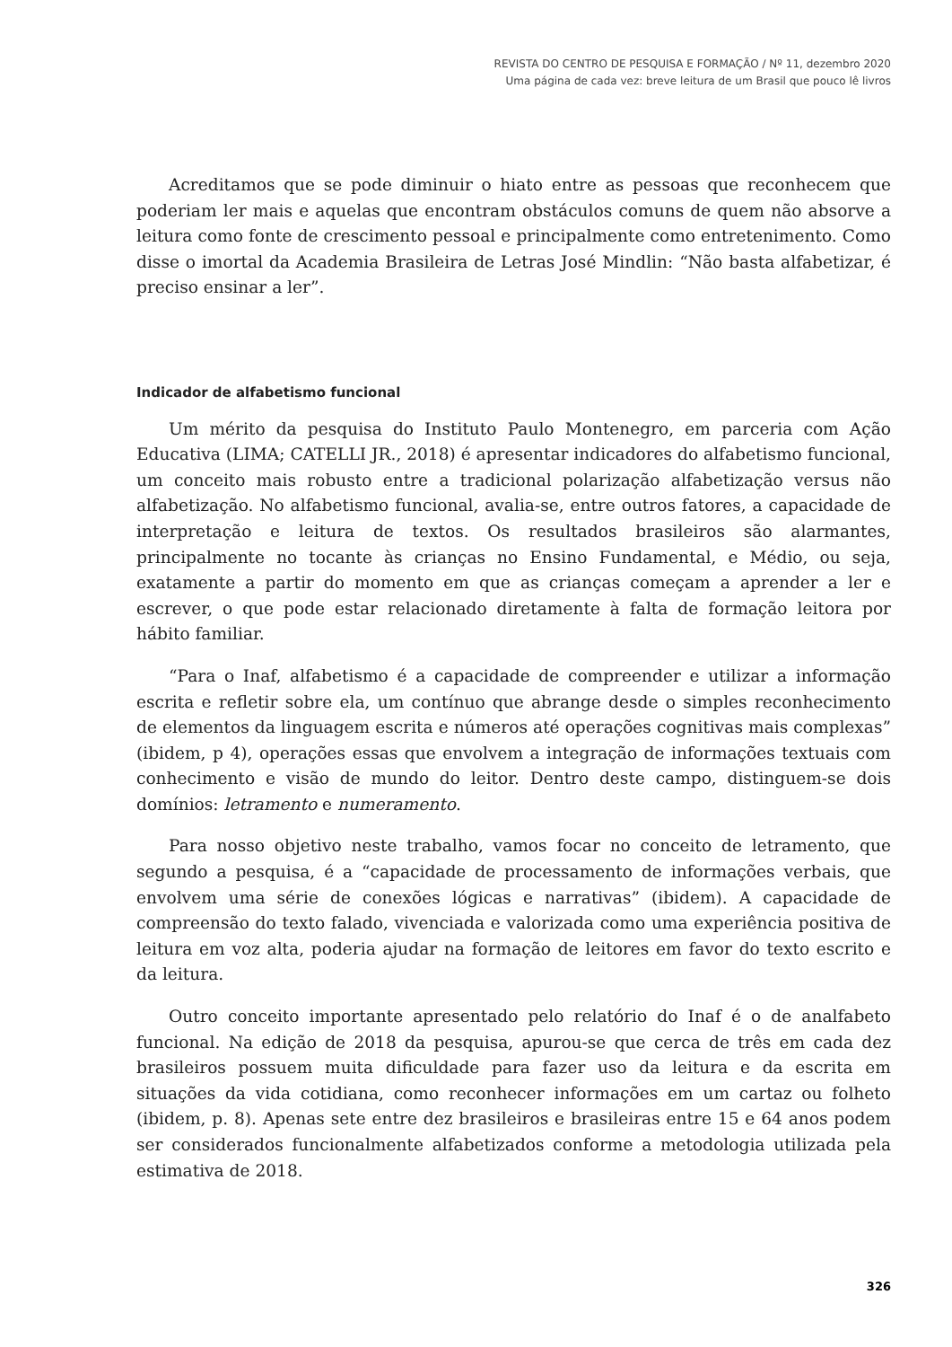REVISTA DO CENTRO DE PESQUISA E FORMAÇÃO / Nº 11, dezembro 2020
Uma página de cada vez: breve leitura de um Brasil que pouco lê livros
Acreditamos que se pode diminuir o hiato entre as pessoas que reconhecem que poderiam ler mais e aquelas que encontram obstáculos comuns de quem não absorve a leitura como fonte de crescimento pessoal e principalmente como entretenimento. Como disse o imortal da Academia Brasileira de Letras José Mindlin: “Não basta alfabetizar, é preciso ensinar a ler”.
Indicador de alfabetismo funcional
Um mérito da pesquisa do Instituto Paulo Montenegro, em parceria com Ação Educativa (LIMA; CATELLI JR., 2018) é apresentar indicadores do alfabetismo funcional, um conceito mais robusto entre a tradicional polarização alfabetização versus não alfabetização. No alfabetismo funcional, avalia-se, entre outros fatores, a capacidade de interpretação e leitura de textos. Os resultados brasileiros são alarmantes, principalmente no tocante às crianças no Ensino Fundamental, e Médio, ou seja, exatamente a partir do momento em que as crianças começam a aprender a ler e escrever, o que pode estar relacionado diretamente à falta de formação leitora por hábito familiar.
“Para o Inaf, alfabetismo é a capacidade de compreender e utilizar a informação escrita e refletir sobre ela, um contínuo que abrange desde o simples reconhecimento de elementos da linguagem escrita e números até operações cognitivas mais complexas” (ibidem, p 4), operações essas que envolvem a integração de informações textuais com conhecimento e visão de mundo do leitor. Dentro deste campo, distinguem-se dois domínios: letramento e numeramento.
Para nosso objetivo neste trabalho, vamos focar no conceito de letramento, que segundo a pesquisa, é a “capacidade de processamento de informações verbais, que envolvem uma série de conexões lógicas e narrativas” (ibidem). A capacidade de compreensão do texto falado, vivenciada e valorizada como uma experiência positiva de leitura em voz alta, poderia ajudar na formação de leitores em favor do texto escrito e da leitura.
Outro conceito importante apresentado pelo relatório do Inaf é o de analfabeto funcional. Na edição de 2018 da pesquisa, apurou-se que cerca de três em cada dez brasileiros possuem muita dificuldade para fazer uso da leitura e da escrita em situações da vida cotidiana, como reconhecer informações em um cartaz ou folheto (ibidem, p. 8). Apenas sete entre dez brasileiros e brasileiras entre 15 e 64 anos podem ser considerados funcionalmente alfabetizados conforme a metodologia utilizada pela estimativa de 2018.
326